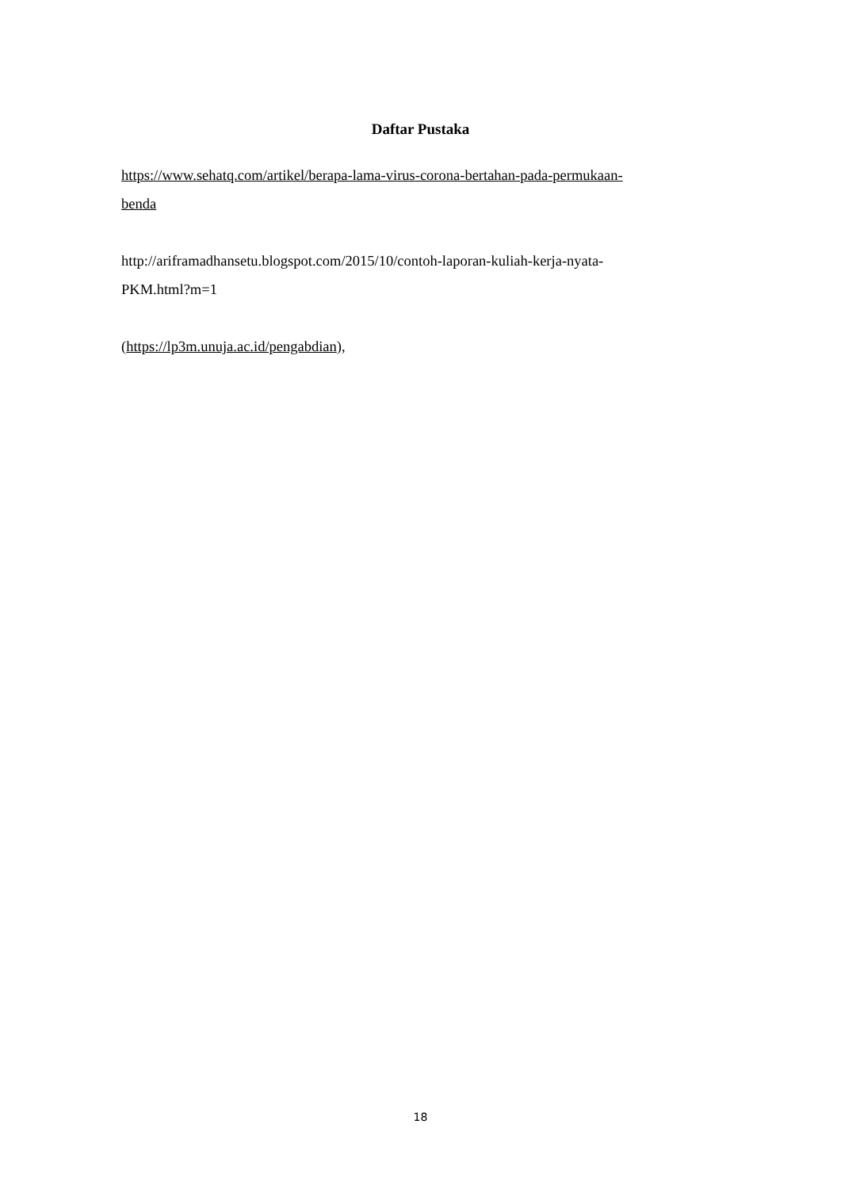Daftar Pustaka
https://www.sehatq.com/artikel/berapa-lama-virus-corona-bertahan-pada-permukaan-
benda
http://ariframadhansetu.blogspot.com/2015/10/contoh-laporan-kuliah-kerja-nyata-
PKM.html?m=1
(https://lp3m.unuja.ac.id/pengabdian),
18